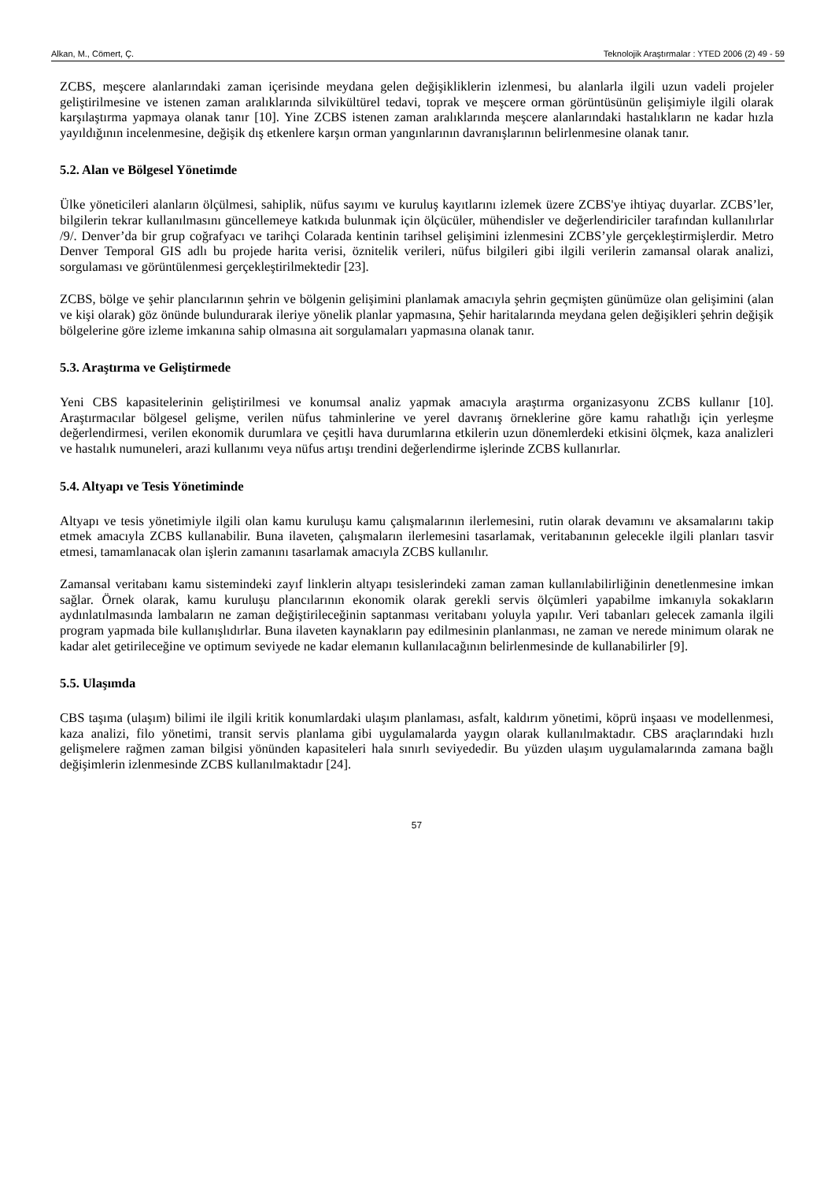Alkan, M., Cömert, Ç. Teknolojik Araştırmalar : YTED 2006 (2) 49 - 59
ZCBS, meşcere alanlarındaki zaman içerisinde meydana gelen değişikliklerin izlenmesi, bu alanlarla ilgili uzun vadeli projeler geliştirilmesine ve istenen zaman aralıklarında silvikültürel tedavi, toprak ve meşcere orman görüntüsünün gelişimiyle ilgili olarak karşılaştırma yapmaya olanak tanır [10]. Yine ZCBS istenen zaman aralıklarında meşcere alanlarındaki hastalıkların ne kadar hızla yayıldığının incelenmesine, değişik dış etkenlere karşın orman yangınlarının davranışlarının belirlenmesine olanak tanır.
5.2. Alan ve Bölgesel Yönetimde
Ülke yöneticileri alanların ölçülmesi, sahiplik, nüfus sayımı ve kuruluş kayıtlarını izlemek üzere ZCBS'ye ihtiyaç duyarlar. ZCBS’ler, bilgilerin tekrar kullanılmasını güncellemeye katkıda bulunmak için ölçücüler, mühendisler ve değerlendiriciler tarafından kullanılırlar /9/. Denver’da bir grup coğrafyacı ve tarihçi Colarada kentinin tarihsel gelişimini izlenmesini ZCBS’yle gerçekleştirmişlerdir. Metro Denver Temporal GIS adlı bu projede harita verisi, öznitelik verileri, nüfus bilgileri gibi ilgili verilerin zamansal olarak analizi, sorgulaması ve görüntülenmesi gerçekleştirilmektedir [23].
ZCBS, bölge ve şehir plancılarının şehrin ve bölgenin gelişimini planlamak amacıyla şehrin geçmişten günümüze olan gelişimini (alan ve kişi olarak) göz önünde bulundurarak ileriye yönelik planlar yapmasına, Şehir haritalarında meydana gelen değişikleri şehrin değişik bölgelerine göre izleme imkanına sahip olmasına ait sorgulamaları yapmasına olanak tanır.
5.3. Araştırma ve Geliştirmede
Yeni CBS kapasitelerinin geliştirilmesi ve konumsal analiz yapmak amacıyla araştırma organizasyonu ZCBS kullanır [10]. Araştırmacılar bölgesel gelişme, verilen nüfus tahminlerine ve yerel davranış örneklerine göre kamu rahatlığı için yerleşme değerlendirmesi, verilen ekonomik durumlara ve çeşitli hava durumlarına etkilerin uzun dönemlerdeki etkisini ölçmek, kaza analizleri ve hastalık numuneleri, arazi kullanımı veya nüfus artışı trendini değerlendirme işlerinde ZCBS kullanırlar.
5.4. Altyapı ve Tesis Yönetiminde
Altyapı ve tesis yönetimiyle ilgili olan kamu kuruluşu kamu çalışmalarının ilerlemesini, rutin olarak devamını ve aksamalarını takip etmek amacıyla ZCBS kullanabilir. Buna ilaveten, çalışmaların ilerlemesini tasarlamak, veritabanının gelecekle ilgili planları tasvir etmesi, tamamlanacak olan işlerin zamanını tasarlamak amacıyla ZCBS kullanılır.
Zamansal veritabanı kamu sistemindeki zayıf linklerin altyapı tesislerindeki zaman zaman kullanılabilirliğinin denetlenmesine imkan sağlar. Örnek olarak, kamu kuruluşu plancılarının ekonomik olarak gerekli servis ölçümleri yapabilme imkanıyla sokakların aydınlatılmasında lambaların ne zaman değiştirileceğinin saptanması veritabanı yoluyla yapılır. Veri tabanları gelecek zamanla ilgili program yapmada bile kullanışlıdırlar. Buna ilaveten kaynakların pay edilmesinin planlanması, ne zaman ve nerede minimum olarak ne kadar alet getirileceğine ve optimum seviyede ne kadar elemanın kullanılacağının belirlenmesinde de kullanabilirler [9].
5.5. Ulaşımda
CBS taşıma (ulaşım) bilimi ile ilgili kritik konumlardaki ulaşım planlaması, asfalt, kaldırım yönetimi, köprü inşaası ve modellenmesi, kaza analizi, filo yönetimi, transit servis planlama gibi uygulamalarda yaygın olarak kullanılmaktadır. CBS araçlarındaki hızlı gelişmelere rağmen zaman bilgisi yönünden kapasiteleri hala sınırlı seviyededir. Bu yüzden ulaşım uygulamalarında zamana bağlı değişimlerin izlenmesinde ZCBS kullanılmaktadır [24].
57